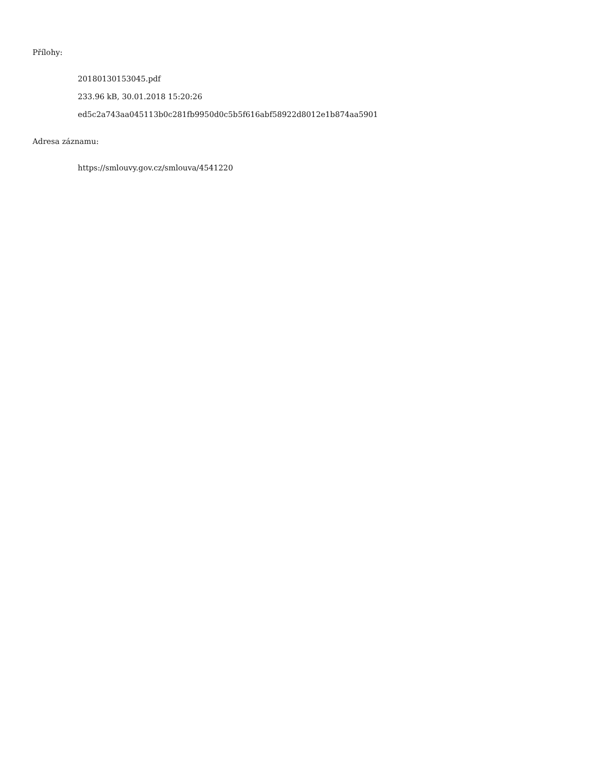Přílohy:
20180130153045.pdf
233.96 kB, 30.01.2018 15:20:26
ed5c2a743aa045113b0c281fb9950d0c5b5f616abf58922d8012e1b874aa5901
Adresa záznamu:
https://smlouvy.gov.cz/smlouva/4541220